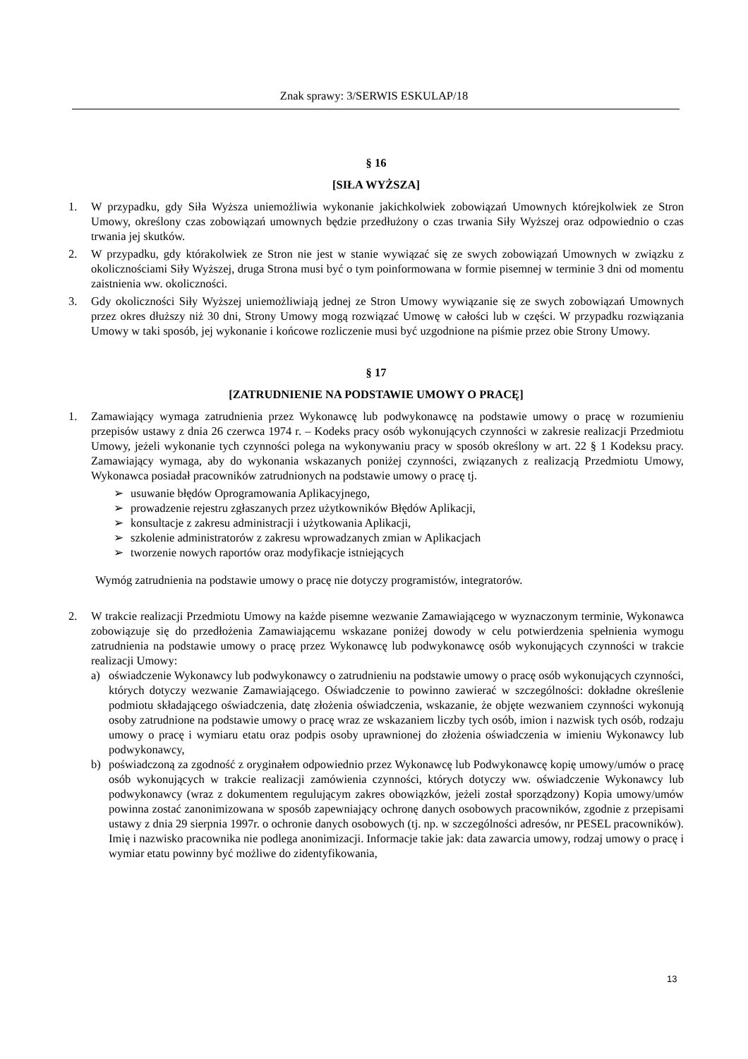Znak sprawy: 3/SERWIS ESKULAP/18
§ 16
[SIŁA WYŻSZA]
1. W przypadku, gdy Siła Wyższa uniemożliwia wykonanie jakichkolwiek zobowiązań Umownych którejkolwiek ze Stron Umowy, określony czas zobowiązań umownych będzie przedłużony o czas trwania Siły Wyższej oraz odpowiednio o czas trwania jej skutków.
2. W przypadku, gdy którakolwiek ze Stron nie jest w stanie wywiązać się ze swych zobowiązań Umownych w związku z okolicznościami Siły Wyższej, druga Strona musi być o tym poinformowana w formie pisemnej w terminie 3 dni od momentu zaistnienia ww. okoliczności.
3. Gdy okoliczności Siły Wyższej uniemożliwiają jednej ze Stron Umowy wywiązanie się ze swych zobowiązań Umownych przez okres dłuższy niż 30 dni, Strony Umowy mogą rozwiązać Umowę w całości lub w części. W przypadku rozwiązania Umowy w taki sposób, jej wykonanie i końcowe rozliczenie musi być uzgodnione na piśmie przez obie Strony Umowy.
§ 17
[ZATRUDNIENIE NA PODSTAWIE UMOWY O PRACĘ]
1. Zamawiający wymaga zatrudnienia przez Wykonawcę lub podwykonawcę na podstawie umowy o pracę w rozumieniu przepisów ustawy z dnia 26 czerwca 1974 r. – Kodeks pracy osób wykonujących czynności w zakresie realizacji Przedmiotu Umowy, jeżeli wykonanie tych czynności polega na wykonywaniu pracy w sposób określony w art. 22 § 1 Kodeksu pracy. Zamawiający wymaga, aby do wykonania wskazanych poniżej czynności, związanych z realizacją Przedmiotu Umowy, Wykonawca posiadał pracowników zatrudnionych na podstawie umowy o pracę tj.
➢ usuwanie błędów Oprogramowania Aplikacyjnego,
➢ prowadzenie rejestru zgłaszanych przez użytkowników Błędów Aplikacji,
➢ konsultacje z zakresu administracji i użytkowania Aplikacji,
➢ szkolenie administratorów z zakresu wprowadzanych zmian w Aplikacjach
➢ tworzenie nowych raportów oraz modyfikacje istniejących
Wymóg zatrudnienia na podstawie umowy o pracę nie dotyczy programistów, integratorów.
2. W trakcie realizacji Przedmiotu Umowy na każde pisemne wezwanie Zamawiającego w wyznaczonym terminie, Wykonawca zobowiązuje się do przedłożenia Zamawiającemu wskazane poniżej dowody w celu potwierdzenia spełnienia wymogu zatrudnienia na podstawie umowy o pracę przez Wykonawcę lub podwykonawcę osób wykonujących czynności w trakcie realizacji Umowy:
a) oświadczenie Wykonawcy lub podwykonawcy o zatrudnieniu na podstawie umowy o pracę osób wykonujących czynności, których dotyczy wezwanie Zamawiającego. Oświadczenie to powinno zawierać w szczególności: dokładne określenie podmiotu składającego oświadczenia, datę złożenia oświadczenia, wskazanie, że objęte wezwaniem czynności wykonują osoby zatrudnione na podstawie umowy o pracę wraz ze wskazaniem liczby tych osób, imion i nazwisk tych osób, rodzaju umowy o pracę i wymiaru etatu oraz podpis osoby uprawnionej do złożenia oświadczenia w imieniu Wykonawcy lub podwykonawcy,
b) poświadczoną za zgodność z oryginałem odpowiednio przez Wykonawcę lub Podwykonawcę kopię umowy/umów o pracę osób wykonujących w trakcie realizacji zamówienia czynności, których dotyczy ww. oświadczenie Wykonawcy lub podwykonawcy (wraz z dokumentem regulującym zakres obowiązków, jeżeli został sporządzony) Kopia umowy/umów powinna zostać zanonimizowana w sposób zapewniający ochronę danych osobowych pracowników, zgodnie z przepisami ustawy z dnia 29 sierpnia 1997r. o ochronie danych osobowych (tj. np. w szczególności adresów, nr PESEL pracowników). Imię i nazwisko pracownika nie podlega anonimizacji. Informacje takie jak: data zawarcia umowy, rodzaj umowy o pracę i wymiar etatu powinny być możliwe do zidentyfikowania,
13